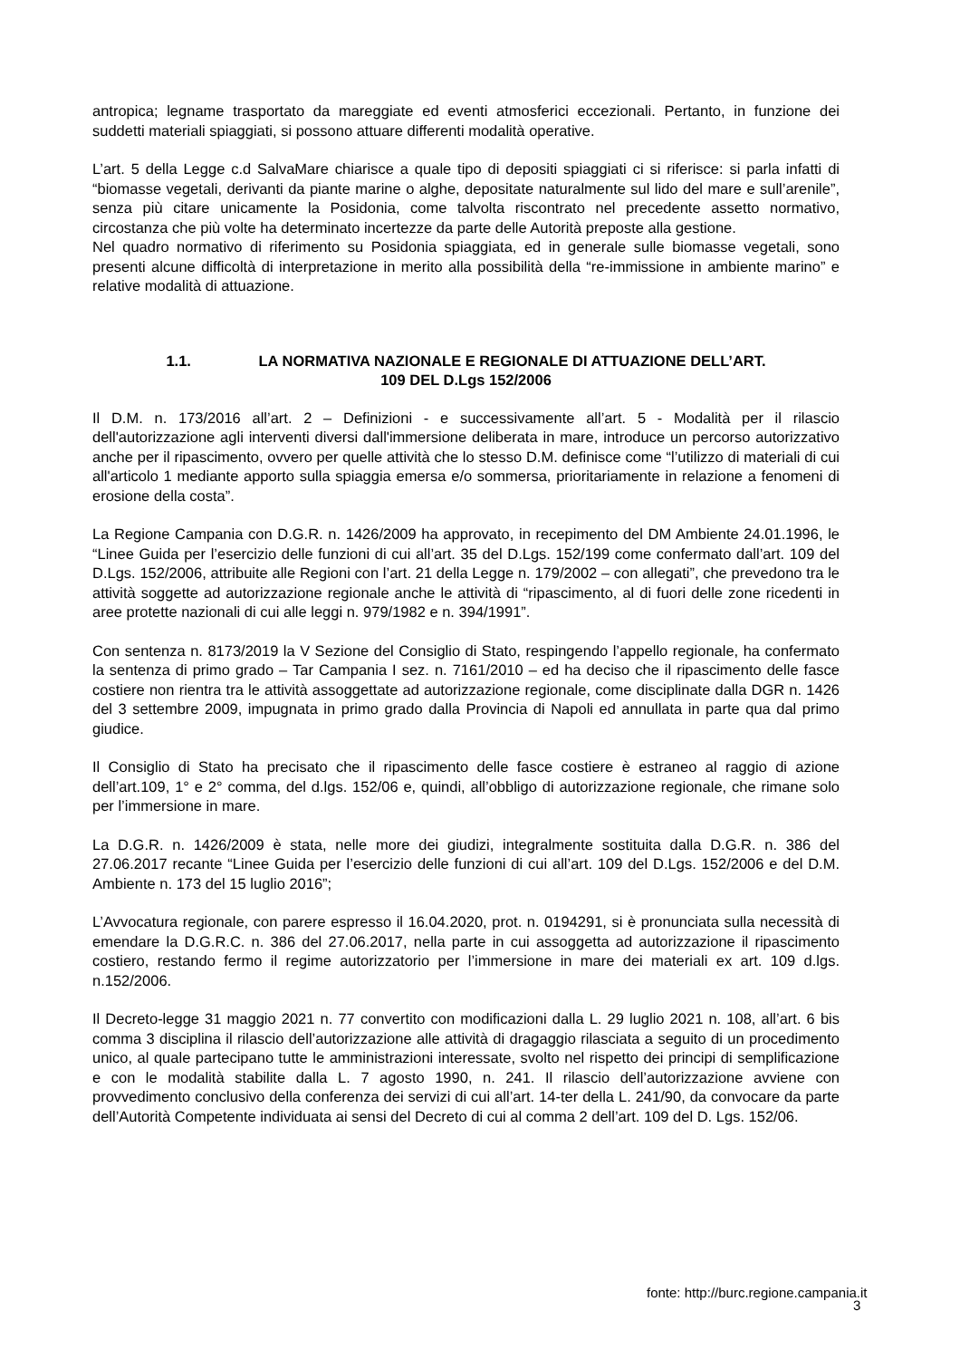antropica; legname trasportato da mareggiate ed eventi atmosferici eccezionali. Pertanto, in funzione dei suddetti materiali spiaggiati, si possono attuare differenti modalità operative.
L’art. 5 della Legge c.d SalvaMare chiarisce a quale tipo di depositi spiaggiati ci si riferisce: si parla infatti di “biomasse vegetali, derivanti da piante marine o alghe, depositate naturalmente sul lido del mare e sull’arenile”, senza più citare unicamente la Posidonia, come talvolta riscontrato nel precedente assetto normativo, circostanza che più volte ha determinato incertezze da parte delle Autorità preposte alla gestione.
Nel quadro normativo di riferimento su Posidonia spiaggiata, ed in generale sulle biomasse vegetali, sono presenti alcune difficoltà di interpretazione in merito alla possibilità della “re-immissione in ambiente marino” e relative modalità di attuazione.
1.1. LA NORMATIVA NAZIONALE E REGIONALE DI ATTUAZIONE DELL’ART.
109 DEL D.Lgs 152/2006
Il D.M. n. 173/2016 all’art. 2 – Definizioni - e successivamente all’art. 5 - Modalità per il rilascio dell'autorizzazione agli interventi diversi dall'immersione deliberata in mare, introduce un percorso autorizzativo anche per il ripascimento, ovvero per quelle attività che lo stesso D.M. definisce come “l’utilizzo di materiali di cui all'articolo 1 mediante apporto sulla spiaggia emersa e/o sommersa, prioritariamente in relazione a fenomeni di erosione della costa”.
La Regione Campania con D.G.R. n. 1426/2009 ha approvato, in recepimento del DM Ambiente 24.01.1996, le “Linee Guida per l’esercizio delle funzioni di cui all’art. 35 del D.Lgs. 152/199 come confermato dall’art. 109 del D.Lgs. 152/2006, attribuite alle Regioni con l’art. 21 della Legge n. 179/2002 – con allegati”, che prevedono tra le attività soggette ad autorizzazione regionale anche le attività di “ripascimento, al di fuori delle zone ricedenti in aree protette nazionali di cui alle leggi n. 979/1982 e n. 394/1991”.
Con sentenza n. 8173/2019 la V Sezione del Consiglio di Stato, respingendo l’appello regionale, ha confermato la sentenza di primo grado – Tar Campania I sez. n. 7161/2010 – ed ha deciso che il ripascimento delle fasce costiere non rientra tra le attività assoggettate ad autorizzazione regionale, come disciplinate dalla DGR n. 1426 del 3 settembre 2009, impugnata in primo grado dalla Provincia di Napoli ed annullata in parte qua dal primo giudice.
Il Consiglio di Stato ha precisato che il ripascimento delle fasce costiere è estraneo al raggio di azione dell’art.109, 1° e 2° comma, del d.lgs. 152/06 e, quindi, all’obbligo di autorizzazione regionale, che rimane solo per l’immersione in mare.
La D.G.R. n. 1426/2009 è stata, nelle more dei giudizi, integralmente sostituita dalla D.G.R. n. 386 del 27.06.2017 recante “Linee Guida per l’esercizio delle funzioni di cui all’art. 109 del D.Lgs. 152/2006 e del D.M. Ambiente n. 173 del 15 luglio 2016”;
L’Avvocatura regionale, con parere espresso il 16.04.2020, prot. n. 0194291, si è pronunciata sulla necessità di emendare la D.G.R.C. n. 386 del 27.06.2017, nella parte in cui assoggetta ad autorizzazione il ripascimento costiero, restando fermo il regime autorizzatorio per l’immersione in mare dei materiali ex art. 109 d.lgs. n.152/2006.
Il Decreto-legge 31 maggio 2021 n. 77 convertito con modificazioni dalla L. 29 luglio 2021 n. 108, all’art. 6 bis comma 3 disciplina il rilascio dell’autorizzazione alle attività di dragaggio rilasciata a seguito di un procedimento unico, al quale partecipano tutte le amministrazioni interessate, svolto nel rispetto dei principi di semplificazione e con le modalità stabilite dalla L. 7 agosto 1990, n. 241. Il rilascio dell’autorizzazione avviene con provvedimento conclusivo della conferenza dei servizi di cui all’art. 14-ter della L. 241/90, da convocare da parte dell’Autorità Competente individuata ai sensi del Decreto di cui al comma 2 dell’art. 109 del D. Lgs. 152/06.
fonte: http://burc.regione.campania.it
3